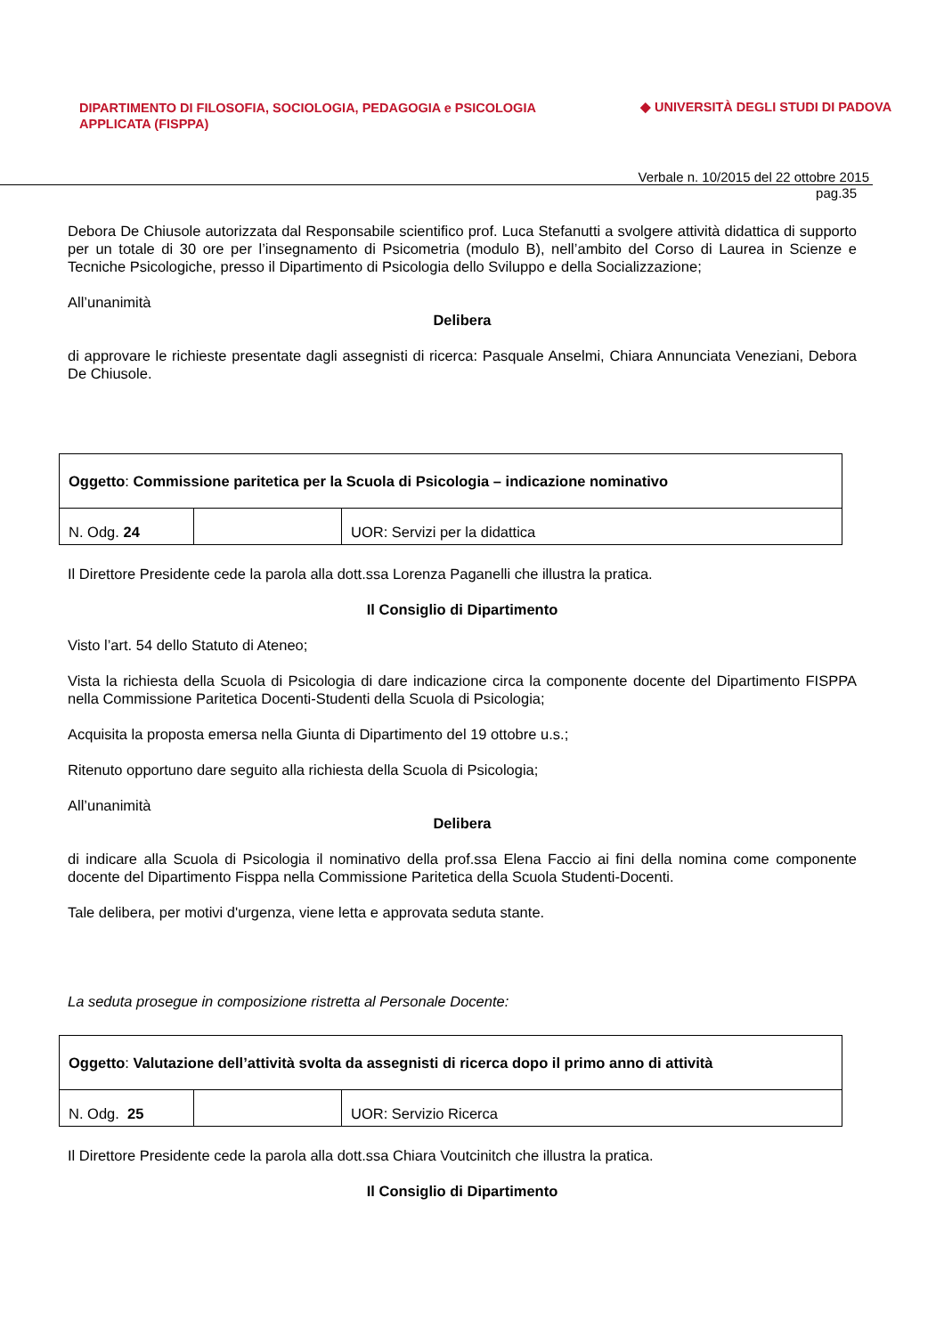DIPARTIMENTO DI FILOSOFIA, SOCIOLOGIA, PEDAGOGIA e PSICOLOGIA APPLICATA (FISPPA)
◆ UNIVERSITÀ DEGLI STUDI DI PADOVA
Verbale n. 10/2015 del 22 ottobre 2015
pag.35
Debora De Chiusole autorizzata dal Responsabile scientifico prof. Luca Stefanutti a svolgere attività didattica di supporto per un totale di 30 ore per l’insegnamento di Psicometria (modulo B), nell’ambito del Corso di Laurea in Scienze e Tecniche Psicologiche, presso il Dipartimento di Psicologia dello Sviluppo e della Socializzazione;
All’unanimità
Delibera
di approvare le richieste presentate dagli assegnisti di ricerca: Pasquale Anselmi, Chiara Annunciata Veneziani, Debora De Chiusole.
| Oggetto : Commissione paritetica per la Scuola di Psicologia – indicazione nominativo | | |
| N. Odg. 24 | | UOR: Servizi per la didattica |
Il Direttore Presidente cede la parola alla dott.ssa Lorenza Paganelli che illustra la pratica.
Il Consiglio di Dipartimento
Visto l’art. 54 dello Statuto di Ateneo;
Vista la richiesta della Scuola di Psicologia di dare indicazione circa la componente docente del Dipartimento FISPPA nella Commissione Paritetica Docenti-Studenti della Scuola di Psicologia;
Acquisita la proposta emersa nella Giunta di Dipartimento del 19 ottobre u.s.;
Ritenuto opportuno dare seguito alla richiesta della Scuola di Psicologia;
All’unanimità
Delibera
di indicare alla Scuola di Psicologia il nominativo della prof.ssa Elena Faccio ai fini della nomina come componente docente del Dipartimento Fisppa nella Commissione Paritetica della Scuola Studenti-Docenti.
Tale delibera, per motivi d'urgenza, viene letta e approvata seduta stante.
La seduta prosegue in composizione ristretta al Personale Docente:
| Oggetto : Valutazione dell’attività svolta da assegnisti di ricerca dopo il primo anno di attività | | |
| N. Odg. 25 | | UOR: Servizio Ricerca |
Il Direttore Presidente cede la parola alla dott.ssa Chiara Voutcinitch che illustra la pratica.
Il Consiglio di Dipartimento